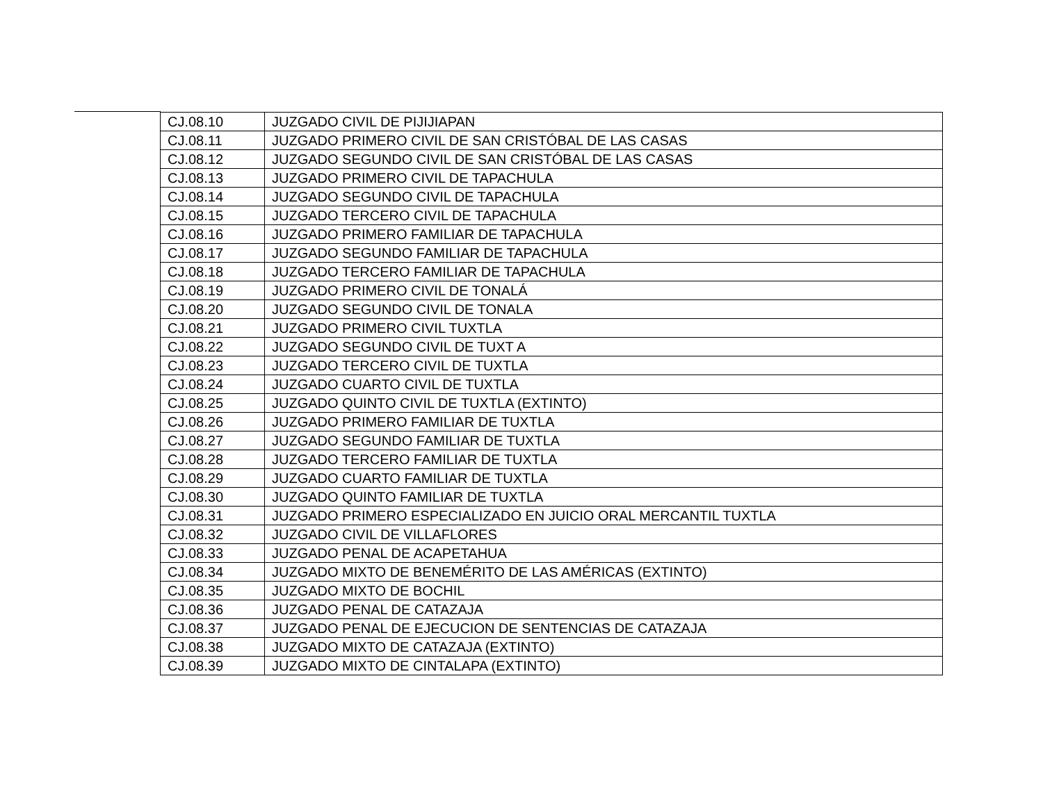| CJ.08.10 | JUZGADO CIVIL DE PIJIJIAPAN |
| CJ.08.11 | JUZGADO PRIMERO CIVIL DE SAN CRISTÓBAL DE LAS CASAS |
| CJ.08.12 | JUZGADO SEGUNDO CIVIL DE SAN CRISTÓBAL DE LAS CASAS |
| CJ.08.13 | JUZGADO PRIMERO CIVIL DE TAPACHULA |
| CJ.08.14 | JUZGADO SEGUNDO CIVIL DE TAPACHULA |
| CJ.08.15 | JUZGADO TERCERO CIVIL DE TAPACHULA |
| CJ.08.16 | JUZGADO PRIMERO FAMILIAR DE TAPACHULA |
| CJ.08.17 | JUZGADO SEGUNDO FAMILIAR DE TAPACHULA |
| CJ.08.18 | JUZGADO TERCERO FAMILIAR DE TAPACHULA |
| CJ.08.19 | JUZGADO PRIMERO CIVIL DE TONALÁ |
| CJ.08.20 | JUZGADO SEGUNDO CIVIL DE TONALA |
| CJ.08.21 | JUZGADO PRIMERO CIVIL TUXTLA |
| CJ.08.22 | JUZGADO SEGUNDO CIVIL DE TUXT A |
| CJ.08.23 | JUZGADO TERCERO CIVIL DE TUXTLA |
| CJ.08.24 | JUZGADO CUARTO CIVIL DE TUXTLA |
| CJ.08.25 | JUZGADO QUINTO CIVIL DE TUXTLA (EXTINTO) |
| CJ.08.26 | JUZGADO PRIMERO FAMILIAR DE TUXTLA |
| CJ.08.27 | JUZGADO SEGUNDO FAMILIAR DE TUXTLA |
| CJ.08.28 | JUZGADO TERCERO FAMILIAR DE TUXTLA |
| CJ.08.29 | JUZGADO CUARTO FAMILIAR DE TUXTLA |
| CJ.08.30 | JUZGADO QUINTO FAMILIAR DE TUXTLA |
| CJ.08.31 | JUZGADO PRIMERO ESPECIALIZADO EN JUICIO ORAL MERCANTIL TUXTLA |
| CJ.08.32 | JUZGADO CIVIL DE VILLAFLORES |
| CJ.08.33 | JUZGADO PENAL DE ACAPETAHUA |
| CJ.08.34 | JUZGADO MIXTO DE BENEMÉRITO DE LAS AMÉRICAS (EXTINTO) |
| CJ.08.35 | JUZGADO MIXTO DE BOCHIL |
| CJ.08.36 | JUZGADO PENAL DE CATAZAJA |
| CJ.08.37 | JUZGADO PENAL DE EJECUCION DE SENTENCIAS DE CATAZAJA |
| CJ.08.38 | JUZGADO MIXTO DE CATAZAJA (EXTINTO) |
| CJ.08.39 | JUZGADO MIXTO DE CINTALAPA (EXTINTO) |